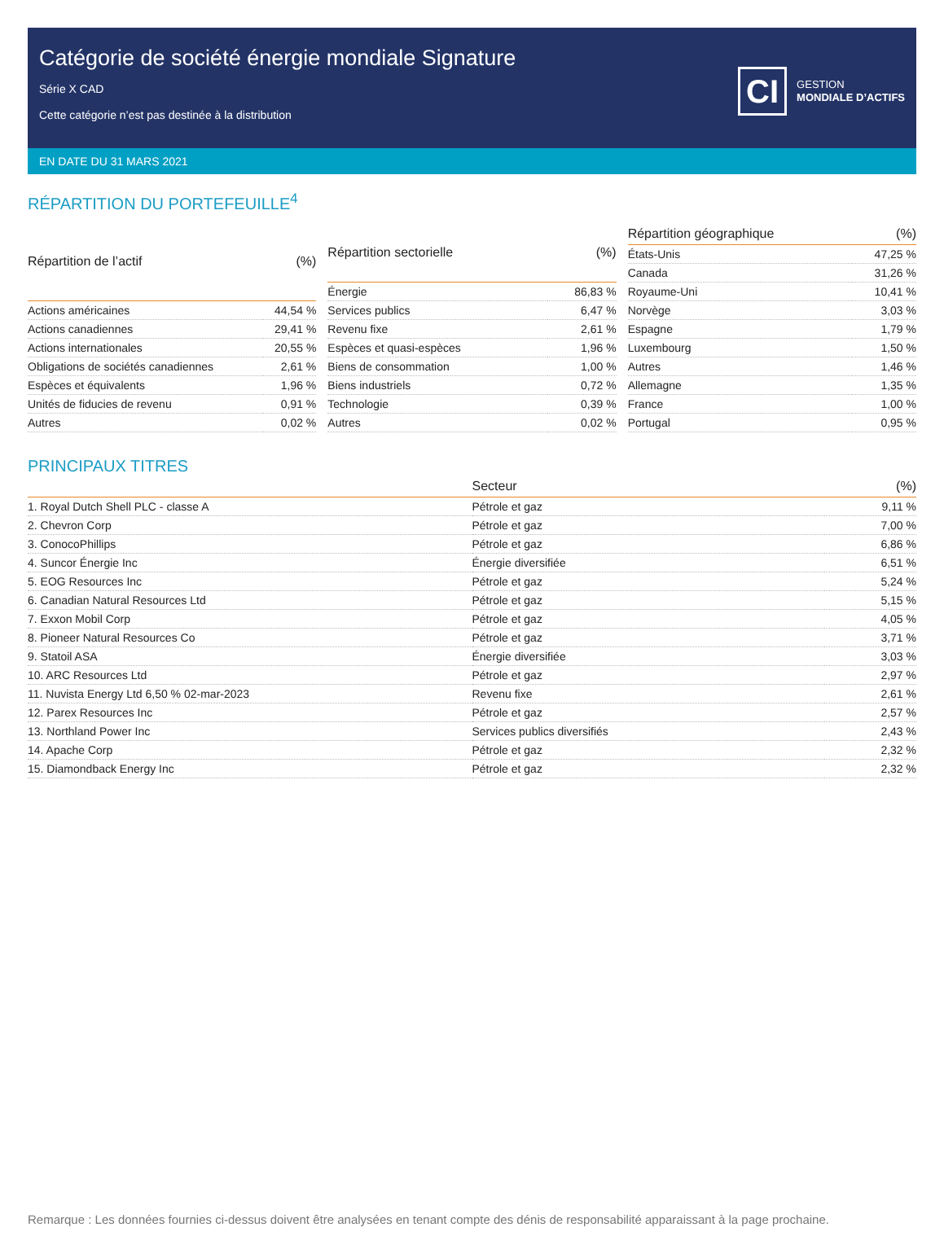Catégorie de société énergie mondiale Signature
Série X CAD
Cette catégorie n’est pas destinée à la distribution
CI
GESTION
MONDIALE D’ACTIFS
EN DATE DU 31 MARS 2021
RÉPARTITION DU PORTEFEUILLE<sup>4</sup>
| Répartition de l’actif | (%) |
| --- | --- |
| Actions américaines | 44,54 % |
| Actions canadiennes | 29,41 % |
| Actions internationales | 20,55 % |
| Obligations de sociétés canadiennes | 2,61 % |
| Espèces et équivalents | 1,96 % |
| Unités de fiducies de revenu | 0,91 % |
| Autres | 0,02 % |
| Répartition sectorielle | (%) |
| --- | --- |
| Énergie | 86,83 % |
| Services publics | 6,47 % |
| Revenu fixe | 2,61 % |
| Espèces et quasi-espèces | 1,96 % |
| Biens de consommation | 1,00 % |
| Biens industriels | 0,72 % |
| Technologie | 0,39 % |
| Autres | 0,02 % |
| Répartition géographique | (%) |
| --- | --- |
| États-Unis | 47,25 % |
| Canada | 31,26 % |
| Royaume-Uni | 10,41 % |
| Norvège | 3,03 % |
| Espagne | 1,79 % |
| Luxembourg | 1,50 % |
| Autres | 1,46 % |
| Allemagne | 1,35 % |
| France | 1,00 % |
| Portugal | 0,95 % |
PRINCIPAUX TITRES
| | Secteur | (%) |
| --- | --- | --- |
| 1. Royal Dutch Shell PLC - classe A | Pétrole et gaz | 9,11 % |
| 2. Chevron Corp | Pétrole et gaz | 7,00 % |
| 3. ConocoPhillips | Pétrole et gaz | 6,86 % |
| 4. Suncor Énergie Inc | Énergie diversifiée | 6,51 % |
| 5. EOG Resources Inc | Pétrole et gaz | 5,24 % |
| 6. Canadian Natural Resources Ltd | Pétrole et gaz | 5,15 % |
| 7. Exxon Mobil Corp | Pétrole et gaz | 4,05 % |
| 8. Pioneer Natural Resources Co | Pétrole et gaz | 3,71 % |
| 9. Statoil ASA | Énergie diversifiée | 3,03 % |
| 10. ARC Resources Ltd | Pétrole et gaz | 2,97 % |
| 11. Nuvista Energy Ltd 6,50 % 02-mar-2023 | Revenu fixe | 2,61 % |
| 12. Parex Resources Inc | Pétrole et gaz | 2,57 % |
| 13. Northland Power Inc | Services publics diversifiés | 2,43 % |
| 14. Apache Corp | Pétrole et gaz | 2,32 % |
| 15. Diamondback Energy Inc | Pétrole et gaz | 2,32 % |
Remarque : Les données fournies ci-dessus doivent être analysées en tenant compte des dénis de responsabilité apparaissant à la page prochaine.